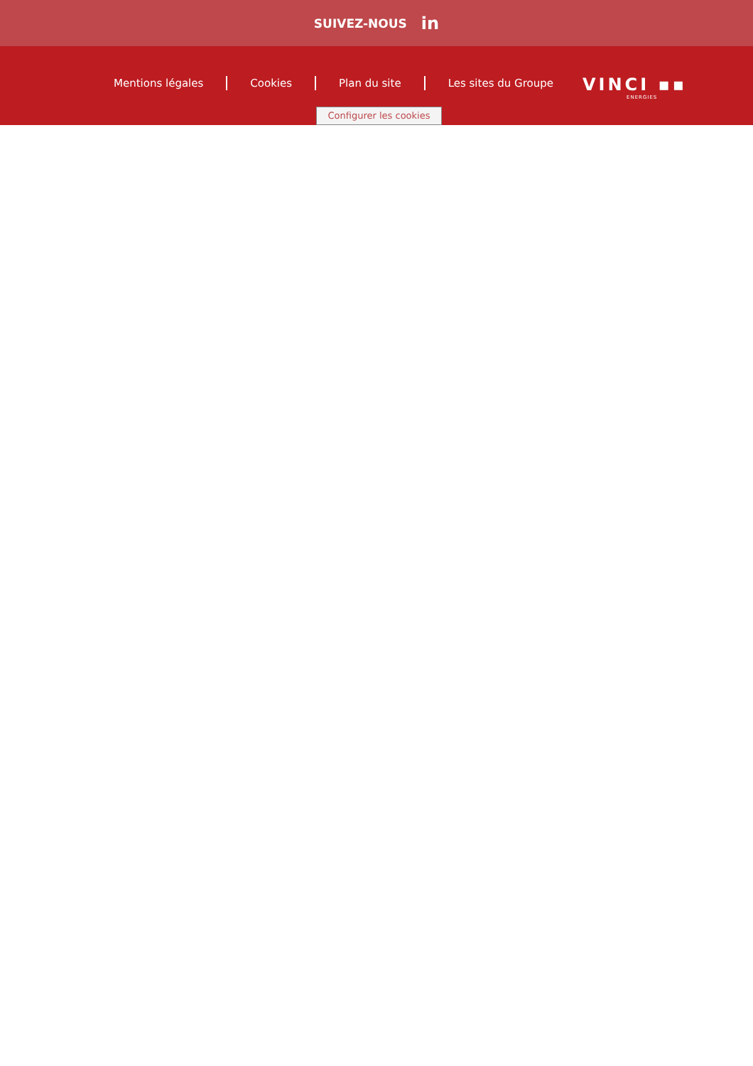SUIVEZ-NOUS in
Mentions légales Cookies Plan du site Les sites du Groupe
VINCI ▪▪
ENERGIES
Configurer les cookies